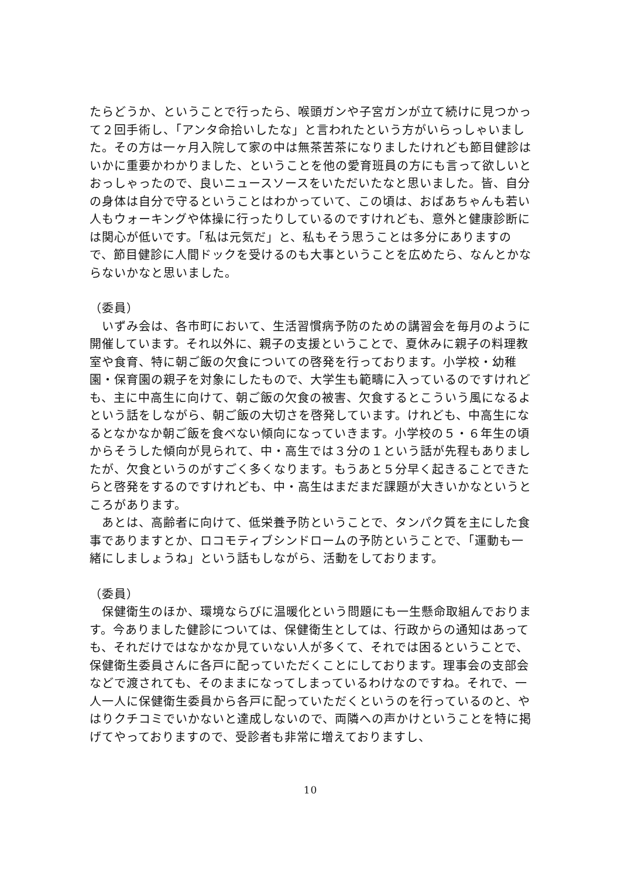たらどうか、ということで行ったら、喉頭ガンや子宮ガンが立て続けに見つかって２回手術し、「アンタ命拾いしたな」と言われたという方がいらっしゃいました。その方は一ヶ月入院して家の中は無茶苦茶になりましたけれども節目健診はいかに重要かわかりました、ということを他の愛育班員の方にも言って欲しいとおっしゃったので、良いニュースソースをいただいたなと思いました。皆、自分の身体は自分で守るということはわかっていて、この頃は、おばあちゃんも若い人もウォーキングや体操に行ったりしているのですけれども、意外と健康診断には関心が低いです。「私は元気だ」と、私もそう思うことは多分にありますので、節目健診に人間ドックを受けるのも大事ということを広めたら、なんとかならないかなと思いました。
（委員）
　いずみ会は、各市町において、生活習慣病予防のための講習会を毎月のように開催しています。それ以外に、親子の支援ということで、夏休みに親子の料理教室や食育、特に朝ご飯の欠食についての啓発を行っております。小学校・幼稚園・保育園の親子を対象にしたもので、大学生も範疇に入っているのですけれども、主に中高生に向けて、朝ご飯の欠食の被害、欠食するとこういう風になるよという話をしながら、朝ご飯の大切さを啓発しています。けれども、中高生になるとなかなか朝ご飯を食べない傾向になっていきます。小学校の５・６年生の頃からそうした傾向が見られて、中・高生では３分の１という話が先程もありましたが、欠食というのがすごく多くなります。もうあと５分早く起きることできたらと啓発をするのですけれども、中・高生はまだまだ課題が大きいかなというところがあります。
　あとは、高齢者に向けて、低栄養予防ということで、タンパク質を主にした食事でありますとか、ロコモティブシンドロームの予防ということで、「運動も一緒にしましょうね」という話もしながら、活動をしております。
（委員）
　保健衛生のほか、環境ならびに温暖化という問題にも一生懸命取組んでおります。今ありました健診については、保健衛生としては、行政からの通知はあっても、それだけではなかなか見ていない人が多くて、それでは困るということで、保健衛生委員さんに各戸に配っていただくことにしております。理事会の支部会などで渡されても、そのままになってしまっているわけなのですね。それで、一人一人に保健衛生委員から各戸に配っていただくというのを行っているのと、やはりクチコミでいかないと達成しないので、両隣への声かけということを特に掲げてやっておりますので、受診者も非常に増えておりますし、
10